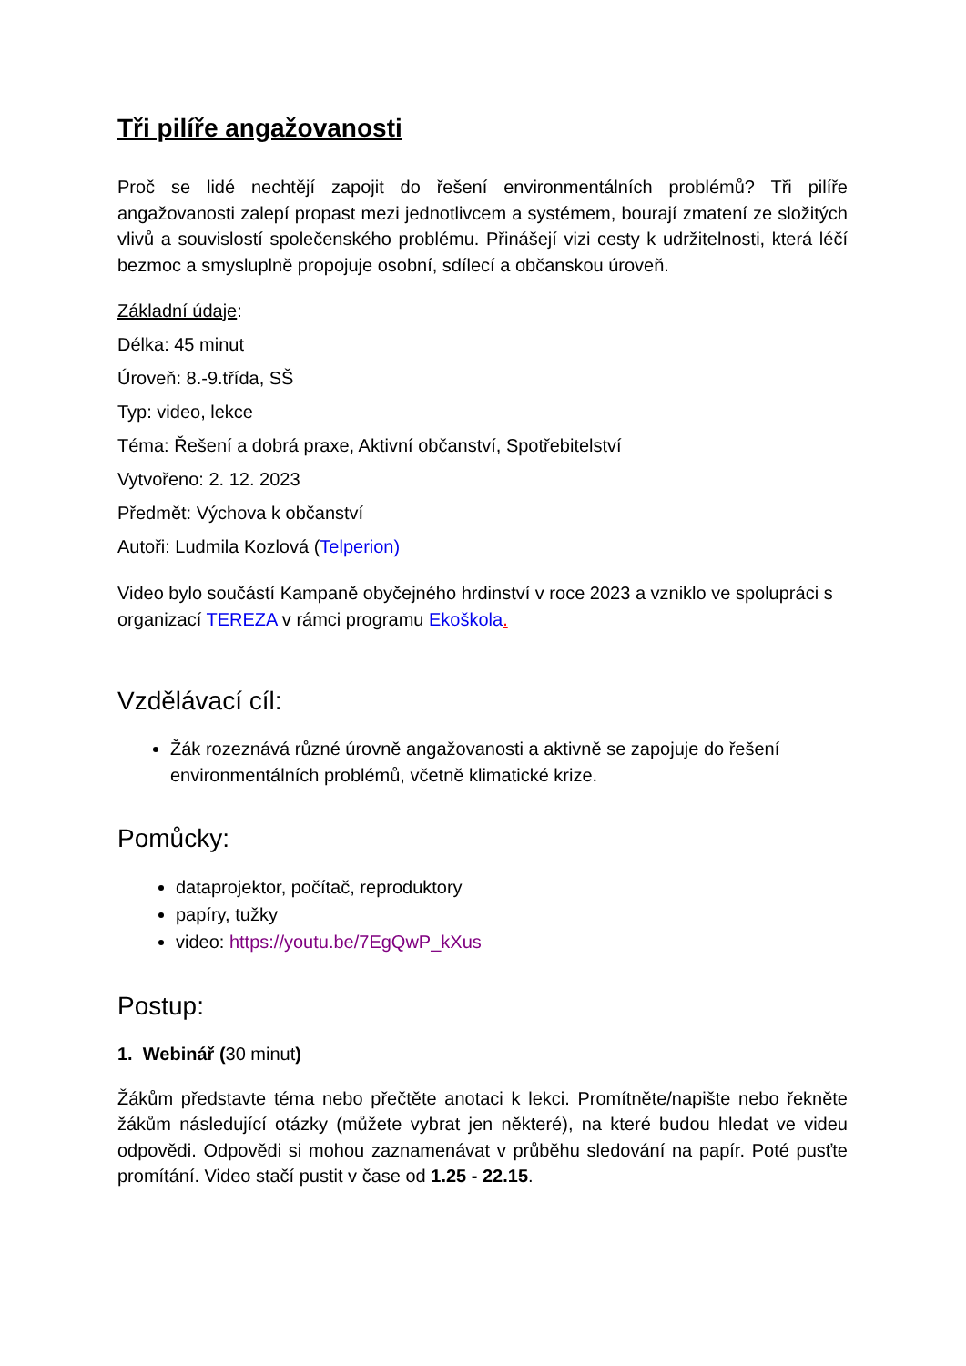Tři pilíře angažovanosti
Proč se lidé nechtějí zapojit do řešení environmentálních problémů? Tři pilíře angažovanosti zalepí propast mezi jednotlivcem a systémem, bourají zmatení ze složitých vlivů a souvislostí společenského problému. Přinášejí vizi cesty k udržitelnosti, která léčí bezmoc a smysluplně propojuje osobní, sdílecí a občanskou úroveň.
Základní údaje:
Délka: 45 minut
Úroveň: 8.-9.třída, SŠ
Typ: video, lekce
Téma: Řešení a dobrá praxe, Aktivní občanství, Spotřebitelství
Vytvořeno: 2. 12. 2023
Předmět: Výchova k občanství
Autoři: Ludmila Kozlová (Telperion)
Video bylo součástí Kampaně obyčejného hrdinství v roce 2023 a vzniklo ve spolupráci s organizací TEREZA v rámci programu Ekoškola.
Vzdělávací cíl:
Žák rozeznává různé úrovně angažovanosti a aktivně se zapojuje do řešení environmentálních problémů, včetně klimatické krize.
Pomůcky:
dataprojektor, počítač, reproduktory
papíry, tužky
video: https://youtu.be/7EgQwP_kXus
Postup:
1. Webinář (30 minut)
Žákům představte téma nebo přečtěte anotaci k lekci. Promítněte/napište nebo řekněte žákům následující otázky (můžete vybrat jen některé), na které budou hledat ve videu odpovědi. Odpovědi si mohou zaznamenávat v průběhu sledování na papír. Poté pusťte promítání. Video stačí pustit v čase od 1.25 - 22.15.